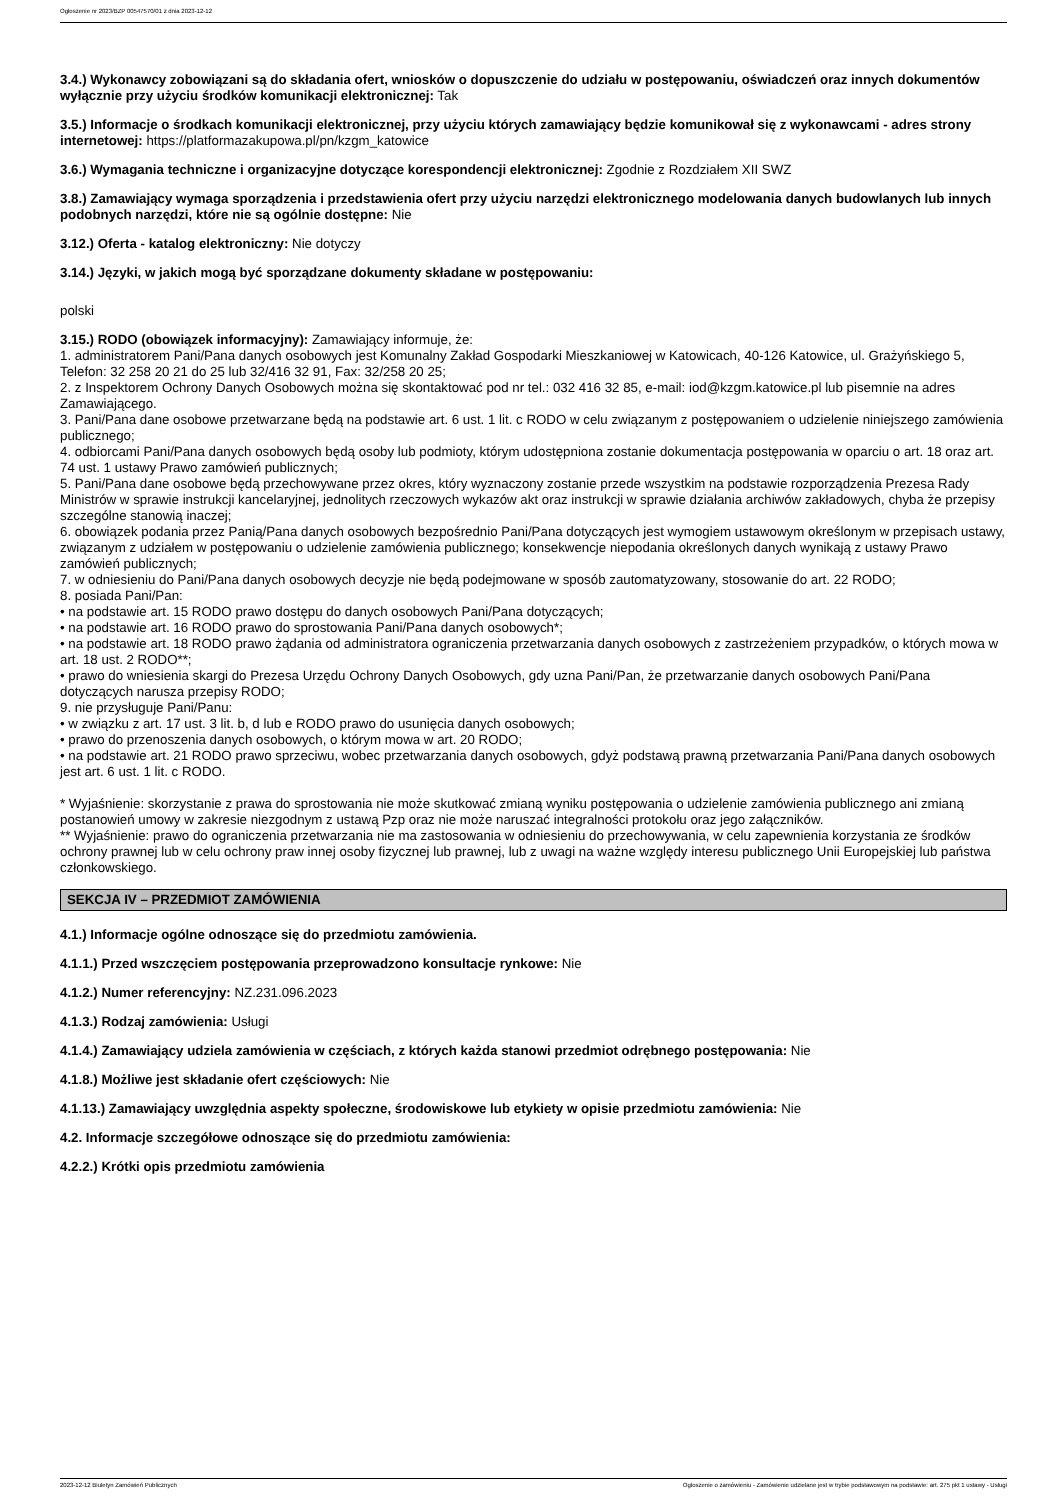Ogłoszenie nr 2023/BZP 00547570/01 z dnia 2023-12-12
3.4.) Wykonawcy zobowiązani są do składania ofert, wniosków o dopuszczenie do udziału w postępowaniu, oświadczeń oraz innych dokumentów wyłącznie przy użyciu środków komunikacji elektronicznej: Tak
3.5.) Informacje o środkach komunikacji elektronicznej, przy użyciu których zamawiający będzie komunikował się z wykonawcami - adres strony internetowej: https://platformazakupowa.pl/pn/kzgm_katowice
3.6.) Wymagania techniczne i organizacyjne dotyczące korespondencji elektronicznej: Zgodnie z Rozdziałem XII SWZ
3.8.) Zamawiający wymaga sporządzenia i przedstawienia ofert przy użyciu narzędzi elektronicznego modelowania danych budowlanych lub innych podobnych narzędzi, które nie są ogólnie dostępne: Nie
3.12.) Oferta - katalog elektroniczny: Nie dotyczy
3.14.) Języki, w jakich mogą być sporządzane dokumenty składane w postępowaniu:
polski
3.15.) RODO (obowiązek informacyjny): Zamawiający informuje, że:
1. administratorem Pani/Pana danych osobowych jest Komunalny Zakład Gospodarki Mieszkaniowej w Katowicach, 40-126 Katowice, ul. Grażyńskiego 5, Telefon: 32 258 20 21 do 25 lub 32/416 32 91, Fax: 32/258 20 25;
2. z Inspektorem Ochrony Danych Osobowych można się skontaktować pod nr tel.: 032 416 32 85, e-mail: iod@kzgm.katowice.pl lub pisemnie na adres Zamawiającego.
3. Pani/Pana dane osobowe przetwarzane będą na podstawie art. 6 ust. 1 lit. c RODO w celu związanym z postępowaniem o udzielenie niniejszego zamówienia publicznego;
4. odbiorcami Pani/Pana danych osobowych będą osoby lub podmioty, którym udostępniona zostanie dokumentacja postępowania w oparciu o art. 18 oraz art. 74 ust. 1 ustawy Prawo zamówień publicznych;
5. Pani/Pana dane osobowe będą przechowywane przez okres, który wyznaczony zostanie przede wszystkim na podstawie rozporządzenia Prezesa Rady Ministrów w sprawie instrukcji kancelaryjnej, jednolitych rzeczowych wykazów akt oraz instrukcji w sprawie działania archiwów zakładowych, chyba że przepisy szczególne stanowią inaczej;
6. obowiązek podania przez Panią/Pana danych osobowych bezpośrednio Pani/Pana dotyczących jest wymogiem ustawowym określonym w przepisach ustawy, związanym z udziałem w postępowaniu o udzielenie zamówienia publicznego; konsekwencje niepodania określonych danych wynikają z ustawy Prawo zamówień publicznych;
7. w odniesieniu do Pani/Pana danych osobowych decyzje nie będą podejmowane w sposób zautomatyzowany, stosowanie do art. 22 RODO;
8. posiada Pani/Pan:
• na podstawie art. 15 RODO prawo dostępu do danych osobowych Pani/Pana dotyczących;
• na podstawie art. 16 RODO prawo do sprostowania Pani/Pana danych osobowych*;
• na podstawie art. 18 RODO prawo żądania od administratora ograniczenia przetwarzania danych osobowych z zastrzeżeniem przypadków, o których mowa w art. 18 ust. 2 RODO**;
• prawo do wniesienia skargi do Prezesa Urzędu Ochrony Danych Osobowych, gdy uzna Pani/Pan, że przetwarzanie danych osobowych Pani/Pana dotyczących narusza przepisy RODO;
9. nie przysługuje Pani/Panu:
• w związku z art. 17 ust. 3 lit. b, d lub e RODO prawo do usunięcia danych osobowych;
• prawo do przenoszenia danych osobowych, o którym mowa w art. 20 RODO;
• na podstawie art. 21 RODO prawo sprzeciwu, wobec przetwarzania danych osobowych, gdyż podstawą prawną przetwarzania Pani/Pana danych osobowych jest art. 6 ust. 1 lit. c RODO.
* Wyjaśnienie: skorzystanie z prawa do sprostowania nie może skutkować zmianą wyniku postępowania o udzielenie zamówienia publicznego ani zmianą postanowień umowy w zakresie niezgodnym z ustawą Pzp oraz nie może naruszać integralności protokołu oraz jego załączników.
** Wyjaśnienie: prawo do ograniczenia przetwarzania nie ma zastosowania w odniesieniu do przechowywania, w celu zapewnienia korzystania ze środków ochrony prawnej lub w celu ochrony praw innej osoby fizycznej lub prawnej, lub z uwagi na ważne względy interesu publicznego Unii Europejskiej lub państwa członkowskiego.
SEKCJA IV – PRZEDMIOT ZAMÓWIENIA
4.1.) Informacje ogólne odnoszące się do przedmiotu zamówienia.
4.1.1.) Przed wszczęciem postępowania przeprowadzono konsultacje rynkowe: Nie
4.1.2.) Numer referencyjny: NZ.231.096.2023
4.1.3.) Rodzaj zamówienia: Usługi
4.1.4.) Zamawiający udziela zamówienia w częściach, z których każda stanowi przedmiot odrębnego postępowania: Nie
4.1.8.) Możliwe jest składanie ofert częściowych: Nie
4.1.13.) Zamawiający uwzględnia aspekty społeczne, środowiskowe lub etykiety w opisie przedmiotu zamówienia: Nie
4.2. Informacje szczegółowe odnoszące się do przedmiotu zamówienia:
4.2.2.) Krótki opis przedmiotu zamówienia
2023-12-12 Biuletyn Zamówień Publicznych Ogłoszenie o zamówieniu - Zamówienie udzielane jest w trybie podstawowym na podstawie: art. 275 pkt 1 ustawy - Usługi